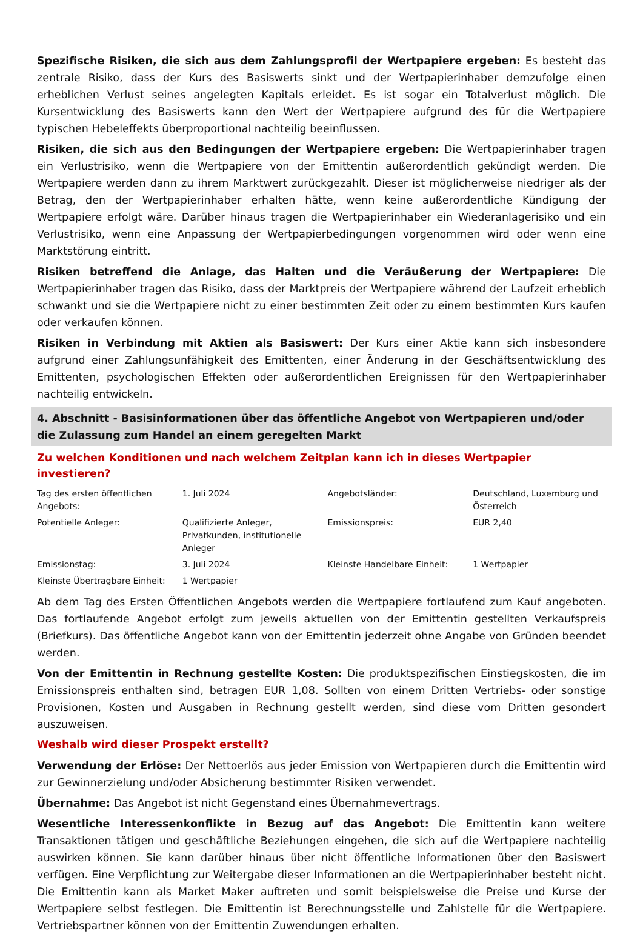Spezifische Risiken, die sich aus dem Zahlungsprofil der Wertpapiere ergeben: Es besteht das zentrale Risiko, dass der Kurs des Basiswerts sinkt und der Wertpapierinhaber demzufolge einen erheblichen Verlust seines angelegten Kapitals erleidet. Es ist sogar ein Totalverlust möglich. Die Kursentwicklung des Basiswerts kann den Wert der Wertpapiere aufgrund des für die Wertpapiere typischen Hebeleffekts überproportional nachteilig beeinflussen.
Risiken, die sich aus den Bedingungen der Wertpapiere ergeben: Die Wertpapierinhaber tragen ein Verlustrisiko, wenn die Wertpapiere von der Emittentin außerordentlich gekündigt werden. Die Wertpapiere werden dann zu ihrem Marktwert zurückgezahlt. Dieser ist möglicherweise niedriger als der Betrag, den der Wertpapierinhaber erhalten hätte, wenn keine außerordentliche Kündigung der Wertpapiere erfolgt wäre. Darüber hinaus tragen die Wertpapierinhaber ein Wiederanlagerisiko und ein Verlustrisiko, wenn eine Anpassung der Wertpapierbedingungen vorgenommen wird oder wenn eine Marktstörung eintritt.
Risiken betreffend die Anlage, das Halten und die Veräußerung der Wertpapiere: Die Wertpapierinhaber tragen das Risiko, dass der Marktpreis der Wertpapiere während der Laufzeit erheblich schwankt und sie die Wertpapiere nicht zu einer bestimmten Zeit oder zu einem bestimmten Kurs kaufen oder verkaufen können.
Risiken in Verbindung mit Aktien als Basiswert: Der Kurs einer Aktie kann sich insbesondere aufgrund einer Zahlungsunfähigkeit des Emittenten, einer Änderung in der Geschäftsentwicklung des Emittenten, psychologischen Effekten oder außerordentlichen Ereignissen für den Wertpapierinhaber nachteilig entwickeln.
4. Abschnitt - Basisinformationen über das öffentliche Angebot von Wertpapieren und/oder die Zulassung zum Handel an einem geregelten Markt
Zu welchen Konditionen und nach welchem Zeitplan kann ich in dieses Wertpapier investieren?
| Tag des ersten öffentlichen Angebots: | 1. Juli 2024 | Angebotsländer: | Deutschland, Luxemburg und Österreich |
| Potentielle Anleger: | Qualifizierte Anleger, Privatkunden, institutionelle Anleger | Emissionspreis: | EUR 2,40 |
| Emissionstag: | 3. Juli 2024 | Kleinste Handelbare Einheit: | 1 Wertpapier |
| Kleinste Übertragbare Einheit: | 1 Wertpapier | | |
Ab dem Tag des Ersten Öffentlichen Angebots werden die Wertpapiere fortlaufend zum Kauf angeboten. Das fortlaufende Angebot erfolgt zum jeweils aktuellen von der Emittentin gestellten Verkaufspreis (Briefkurs). Das öffentliche Angebot kann von der Emittentin jederzeit ohne Angabe von Gründen beendet werden.
Von der Emittentin in Rechnung gestellte Kosten: Die produktspezifischen Einstiegskosten, die im Emissionspreis enthalten sind, betragen EUR 1,08. Sollten von einem Dritten Vertriebs- oder sonstige Provisionen, Kosten und Ausgaben in Rechnung gestellt werden, sind diese vom Dritten gesondert auszuweisen.
Weshalb wird dieser Prospekt erstellt?
Verwendung der Erlöse: Der Nettoerlös aus jeder Emission von Wertpapieren durch die Emittentin wird zur Gewinnerzielung und/oder Absicherung bestimmter Risiken verwendet.
Übernahme: Das Angebot ist nicht Gegenstand eines Übernahmevertrags.
Wesentliche Interessenkonflikte in Bezug auf das Angebot: Die Emittentin kann weitere Transaktionen tätigen und geschäftliche Beziehungen eingehen, die sich auf die Wertpapiere nachteilig auswirken können. Sie kann darüber hinaus über nicht öffentliche Informationen über den Basiswert verfügen. Eine Verpflichtung zur Weitergabe dieser Informationen an die Wertpapierinhaber besteht nicht. Die Emittentin kann als Market Maker auftreten und somit beispielsweise die Preise und Kurse der Wertpapiere selbst festlegen. Die Emittentin ist Berechnungsstelle und Zahlstelle für die Wertpapiere. Vertriebspartner können von der Emittentin Zuwendungen erhalten.